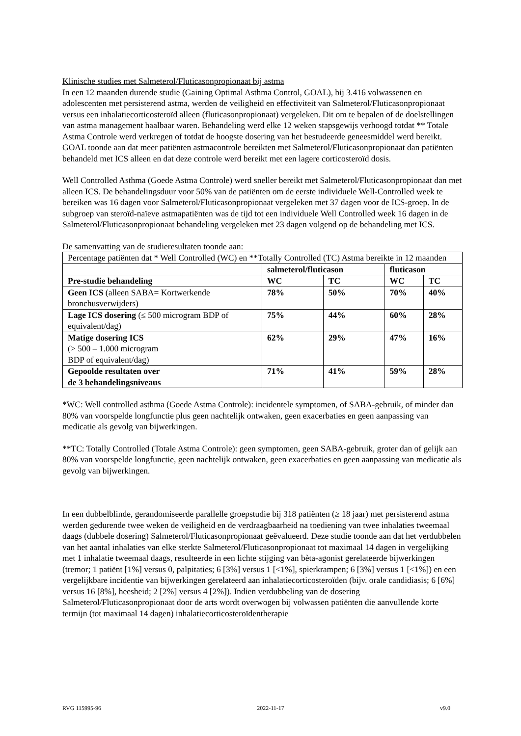Klinische studies met Salmeterol/Fluticasonpropionaat bij astma
In een 12 maanden durende studie (Gaining Optimal Asthma Control, GOAL), bij 3.416 volwassenen en adolescenten met persisterend astma, werden de veiligheid en effectiviteit van Salmeterol/Fluticasonpropionaat versus een inhalatiecorticosteroïd alleen (fluticasonpropionaat) vergeleken. Dit om te bepalen of de doelstellingen van astma management haalbaar waren. Behandeling werd elke 12 weken stapsgewijs verhoogd totdat ** Totale Astma Controle werd verkregen of totdat de hoogste dosering van het bestudeerde geneesmiddel werd bereikt. GOAL toonde aan dat meer patiënten astmacontrole bereikten met Salmeterol/Fluticasonpropionaat dan patiënten behandeld met ICS alleen en dat deze controle werd bereikt met een lagere corticosteroïd dosis.
Well Controlled Asthma (Goede Astma Controle) werd sneller bereikt met Salmeterol/Fluticasonpropionaat dan met alleen ICS. De behandelingsduur voor 50% van de patiënten om de eerste individuele Well-Controlled week te bereiken was 16 dagen voor Salmeterol/Fluticasonpropionaat vergeleken met 37 dagen voor de ICS-groep. In de subgroep van steroïd-naïeve astmapatiënten was de tijd tot een individuele Well Controlled week 16 dagen in de Salmeterol/Fluticasonpropionaat behandeling vergeleken met 23 dagen volgend op de behandeling met ICS.
De samenvatting van de studieresultaten toonde aan:
| Percentage patiënten dat * Well Controlled (WC) en **Totally Controlled (TC) Astma bereikte in 12 maanden | | | | |
| | salmeterol/fluticason | | fluticason | |
| Pre-studie behandeling | WC | TC | WC | TC |
| Geen ICS (alleen SABA= Kortwerkende bronchusverwijders) | 78% | 50% | 70% | 40% |
| Lage ICS dosering (≤ 500 microgram BDP of equivalent/dag) | 75% | 44% | 60% | 28% |
| Matige dosering ICS (> 500 – 1.000 microgram BDP of equivalent/dag) | 62% | 29% | 47% | 16% |
| Gepoolde resultaten over de 3 behandelingsniveaus | 71% | 41% | 59% | 28% |
*WC: Well controlled asthma (Goede Astma Controle): incidentele symptomen, of SABA-gebruik, of minder dan 80% van voorspelde longfunctie plus geen nachtelijk ontwaken, geen exacerbaties en geen aanpassing van medicatie als gevolg van bijwerkingen.
**TC: Totally Controlled (Totale Astma Controle): geen symptomen, geen SABA-gebruik, groter dan of gelijk aan 80% van voorspelde longfunctie, geen nachtelijk ontwaken, geen exacerbaties en geen aanpassing van medicatie als gevolg van bijwerkingen.
In een dubbelblinde, gerandomiseerde parallelle groepstudie bij 318 patiënten (≥ 18 jaar) met persisterend astma werden gedurende twee weken de veiligheid en de verdraagbaarheid na toediening van twee inhalaties tweemaal daags (dubbele dosering) Salmeterol/Fluticasonpropionaat geëvalueerd. Deze studie toonde aan dat het verdubbelen van het aantal inhalaties van elke sterkte Salmeterol/Fluticasonpropionaat tot maximaal 14 dagen in vergelijking met 1 inhalatie tweemaal daags, resulteerde in een lichte stijging van bèta-agonist gerelateerde bijwerkingen (tremor; 1 patiënt [1%] versus 0, palpitaties; 6 [3%] versus 1 [<1%], spierkrampen; 6 [3%] versus 1 [<1%]) en een vergelijkbare incidentie van bijwerkingen gerelateerd aan inhalatiecorticosteroïden (bijv. orale candidiasis; 6 [6%] versus 16 [8%], heesheid; 2 [2%] versus 4 [2%]). Indien verdubbeling van de dosering Salmeterol/Fluticasonpropionaat door de arts wordt overwogen bij volwassen patiënten die aanvullende korte termijn (tot maximaal 14 dagen) inhalatiecorticosteroïdentherapie
RVG 115995-96 2022-11-17 v9.0